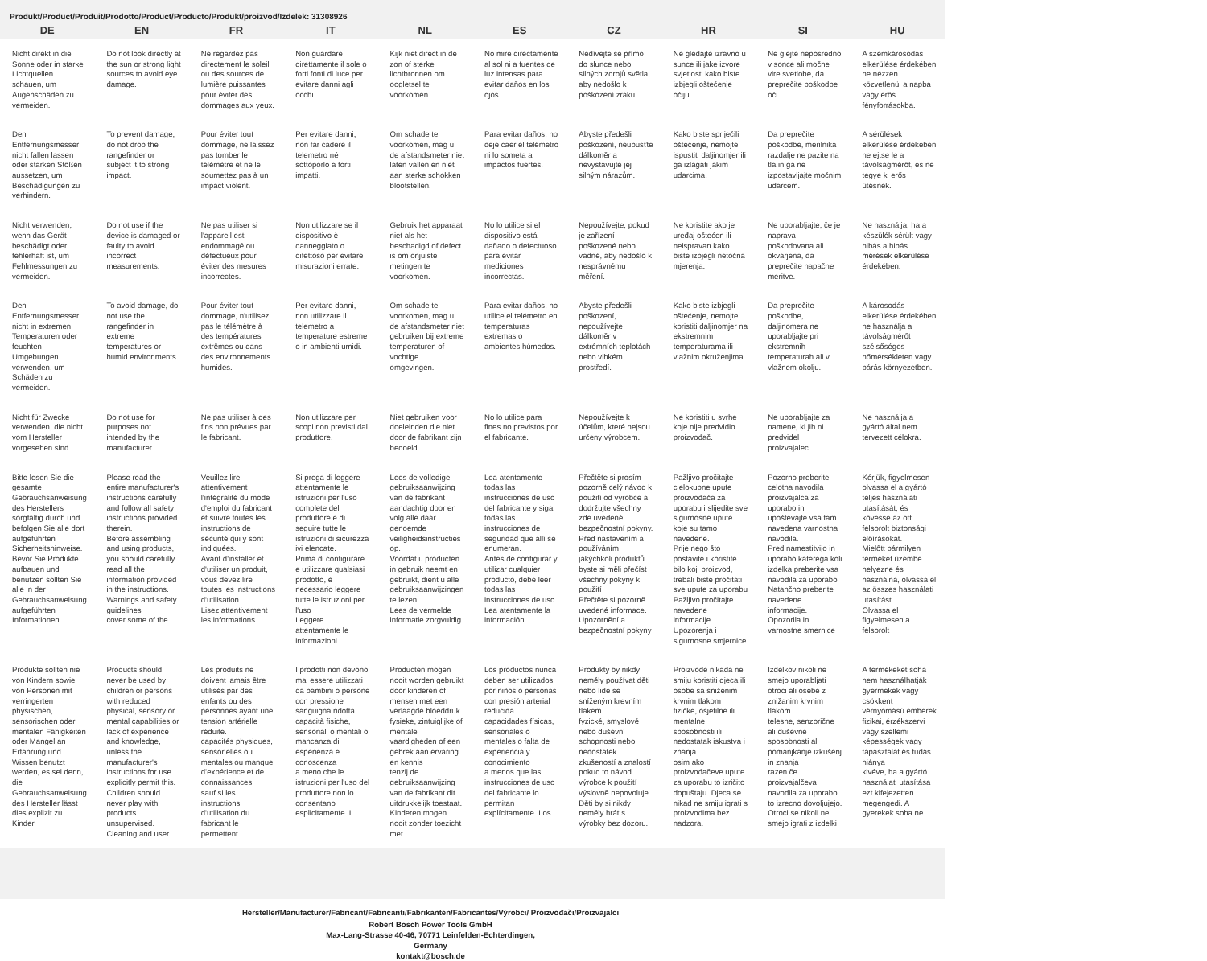Produkt/Product/Produit/Prodotto/Product/Producto/Produkt/proizvod/Izdelek: 31308926
| DE | EN | FR | IT | NL | ES | CZ | HR | SI | HU |
| --- | --- | --- | --- | --- | --- | --- | --- | --- | --- |
| Nicht direkt in die Sonne oder in starke Lichtquellen schauen, um Augenschäden zu vermeiden. | Do not look directly at the sun or strong light sources to avoid eye damage. | Ne regardez pas directement le soleil ou des sources de lumière puissantes pour éviter des dommages aux yeux. | Non guardare direttamente il sole o forti fonti di luce per evitare danni agli occhi. | Kijk niet direct in de zon of sterke lichtbronnen om oogletsel te voorkomen. | No mire directamente al sol ni a fuentes de luz intensas para evitar daños en los ojos. | Nedívejte se přímo do slunce nebo silných zdrojů světla, aby nedošlo k poškození zraku. | Ne gledajte izravno u sunce ili jake izvore svjetlosti kako biste izbjegli oštećenje očiju. | Ne glejte neposredno v sonce ali močne vire svetlobe, da preprečite poškodbe oči. | A szemkárosodás elkerülése érdekében ne nézzen közvetlenül a napba vagy erős fényforrásokba. |
| Den Entfernungsmesser nicht fallen lassen oder starken Stößen aussetzen, um Beschädigungen zu verhindern. | To prevent damage, do not drop the rangefinder or subject it to strong impact. | Pour éviter tout dommage, ne laissez pas tomber le télémètre et ne le soumettez pas à un impact violent. | Per evitare danni, non far cadere il telemetro né sottoporlo a forti impatti. | Om schade te voorkomen, mag u de afstandsmeter niet laten vallen en niet aan sterke schokken blootstellen. | Para evitar daños, no deje caer el telémetro ni lo someta a impactos fuertes. | Abyste předešli poškození, neupusťte dálkoměr a nevystavujte jej silným nárazům. | Kako biste spriječili oštećenje, nemojte ispustiti daljinomjer ili ga izlagati jakim udarcima. | Da preprečite poškodbe, merilnika razdalje ne pazite na tla in ga ne izpostavljajte močnim udarcem. | A sérülések elkerülése érdekében ne ejtse le a távolságmérőt, és ne tegye ki erős ütésnek. |
| Nicht verwenden, wenn das Gerät beschädigt oder fehlerhaft ist, um Fehlmessungen zu vermeiden. | Do not use if the device is damaged or faulty to avoid incorrect measurements. | Ne pas utiliser si l'appareil est endommagé ou défectueux pour éviter des mesures incorrectes. | Non utilizzare se il dispositivo è danneggiato o difettoso per evitare misurazioni errate. | Gebruik het apparaat niet als het beschadigd of defect is om onjuiste metingen te voorkomen. | No lo utilice si el dispositivo está dañado o defectuoso para evitar mediciones incorrectas. | Nepoužívejte, pokud je zařízení poškozené nebo vadné, aby nedošlo k nesprávnému měření. | Ne koristite ako je uređaj oštećen ili neispravan kako biste izbjegli netočna mjerenja. | Ne uporabljajte, če je naprava poškodovana ali okvarjena, da preprečite napačne meritve. | Ne használja, ha a készülék sérült vagy hibás a hibás mérések elkerülése érdekében. |
| Den Entfernungsmesser nicht in extremen Temperaturen oder feuchten Umgebungen verwenden, um Schäden zu vermeiden. | To avoid damage, do not use the rangefinder in extreme temperatures or humid environments. | Pour éviter tout dommage, n'utilisez pas le télémètre à des températures extrêmes ou dans des environnements humides. | Per evitare danni, non utilizzare il telemetro a temperature estreme o in ambienti umidi. | Om schade te voorkomen, mag u de afstandsmeter niet gebruiken bij extreme temperaturen of vochtige omgevingen. | Para evitar daños, no utilice el telémetro en temperaturas extremas o ambientes húmedos. | Abyste předešli poškození, nepoužívejte dálkoměr v extrémních teplotách nebo vlhkém prostředí. | Kako biste izbjegli oštećenje, nemojte koristiti daljinomjer na ekstremnim temperaturama ili vlažnim okruženjima. | Da preprečite poškodbe, daljinomera ne uporabljajte pri ekstremnih temperaturah ali v vlažnem okolju. | A károsodás elkerülése érdekében ne használja a távolságmérőt szélsőséges hőmérsékleten vagy párás környezetben. |
| Nicht für Zwecke verwenden, die nicht vom Hersteller vorgesehen sind. | Do not use for purposes not intended by the manufacturer. | Ne pas utiliser à des fins non prévues par le fabricant. | Non utilizzare per scopi non previsti dal produttore. | Niet gebruiken voor doeleinden die niet door de fabrikant zijn bedoeld. | No lo utilice para fines no previstos por el fabricante. | Nepoužívejte k účelům, které nejsou určeny výrobcem. | Ne koristiti u svrhe koje nije predvidio proizvođač. | Ne uporabljajte za namene, ki jih ni predvidel proizvajalec. | Ne használja a gyártó által nem tervezett célokra. |
| Bitte lesen Sie die gesamte Gebrauchsanweisung des Herstellers sorgfältig durch und befolgen Sie alle dort aufgeführten Sicherheitshinweise. Bevor Sie Produkte aufbauen und benutzen sollten Sie alle in der Gebrauchsanweisung aufgeführten Informationen | Please read the entire manufacturer's instructions carefully and follow all safety instructions provided therein. Before assembling and using products, you should carefully read all the information provided in the instructions. Warnings and safety guidelines cover some of the | Veuillez lire attentivement l'intégralité du mode d'emploi du fabricant et suivre toutes les instructions de sécurité qui y sont indiquées. Avant d'installer et d'utiliser un produit, vous devez lire toutes les instructions d'utilisation Lisez attentivement les informations | Si prega di leggere attentamente le istruzioni per l'uso complete del produttore e di seguire tutte le istruzioni di sicurezza ivi elencate. Prima di configurare e utilizzare qualsiasi prodotto, è necessario leggere tutte le istruzioni per l'uso Leggere attentamente le informazioni | Lees de volledige gebruiksaanwijzing van de fabrikant aandachtig door en volg alle daar genoemde veiligheidsinstructies op. Voordat u producten in gebruik neemt en gebruikt, dient u alle gebruiksaanwijzingen te lezen Lees de vermelde informatie zorgvuldig | Lea atentamente todas las instrucciones de uso del fabricante y siga todas las instrucciones de seguridad que allí se enumeran. Antes de configurar y utilizar cualquier producto, debe leer todas las instrucciones de uso. Lea atentamente la información | Přečtěte si prosím pozorně celý návod k použití od výrobce a dodržujte všechny zde uvedené bezpečnostní pokyny. Před nastavením a používáním jakýchkoli produktů byste si měli přečíst všechny pokyny k použití Přečtěte si pozorně uvedené informace. Upozornění a bezpečnostní pokyny | Pažljivo pročitajte cjelokupne upute proizvođača za uporabu i slijedite sve sigurnosne upute koje su tamo navedene. Prije nego što postavite i koristite bilo koji proizvod, trebali biste pročitati sve upute za uporabu Pažljivo pročitajte navedene informacije. Upozorenja i sigurnosne smjernice | Pozorno preberite celotna navodila proizvajalca za uporabo in upoštevajte vsa tam navedena varnostna navodila. Pred namestitvijo in uporabo katerega koli izdelka preberite vsa navodila za uporabo Natančno preberite navedene informacije. Opozorila in varnostne smernice | Kérjük, figyelmesen olvassa el a gyártó teljes használati utasítását, és kövesse az ott felsorolt biztonsági előírásokat. Mielőtt bármilyen terméket üzembe helyezne és használna, olvassa el az összes használati utasítást Olvassa el figyelmesen a felsorolt |
| Produkte sollten nie von Kindern sowie von Personen mit verringerten physischen, sensorischen oder mentalen Fähigkeiten oder Mangel an Erfahrung und Wissen benutzt werden, es sei denn, die Gebrauchsanweisung des Hersteller lässt dies explizit zu. Kinder | Products should never be used by children or persons with reduced physical, sensory or mental capabilities or lack of experience and knowledge, unless the manufacturer's instructions for use explicitly permit this. Children should never play with products unsupervised. Cleaning and user | Les produits ne doivent jamais être utilisés par des enfants ou des personnes ayant une tension artérielle réduite. capacités physiques, sensorielles ou mentales ou manque d’expérience et de connaissances sauf si les instructions d'utilisation du fabricant le permettent | I prodotti non devono mai essere utilizzati da bambini o persone con pressione sanguigna ridotta capacità fisiche, sensoriali o mentali o mancanza di esperienza e conoscenza a meno che le istruzioni per l'uso del produttore non lo consentano esplicitamente. I | Producten mogen nooit worden gebruikt door kinderen of mensen met een verlaagde bloeddruk fysieke, zintuiglijke of mentale vaardigheden of een gebrek aan ervaring en kennis tenzij de gebruiksaanwijzing van de fabrikant dit uitdrukkelijk toestaat. Kinderen mogen nooit zonder toezicht met | Los productos nunca deben ser utilizados por niños o personas con presión arterial reducida. capacidades físicas, sensoriales o mentales o falta de experiencia y conocimiento a menos que las instrucciones de uso del fabricante lo permitan explícitamente. Los | Produkty by nikdy neměly používat děti nebo lidé se sníženým krevním tlakem fyzické, smyslové nebo duševní schopnosti nebo nedostatek zkušeností a znalostí pokud to návod výrobce k použití výslovně nepovoluje. Děti by si nikdy neměly hrát s výrobky bez dozoru. | Proizvode nikada ne smiju koristiti djeca ili osobe sa sniženim krvnim tlakom fizičke, osjetilne ili mentalne sposobnosti ili nedostatak iskustva i znanja osim ako proizvođačeve upute za uporabu to izričito dopuštaju. Djeca se nikad ne smiju igrati s proizvodima bez nadzora. | Izdelkov nikoli ne smejo uporabljati otroci ali osebe z znižanim krvnim tlakom telesne, senzorične ali duševne sposobnosti ali pomanjkanje izkušenj in znanja razen če proizvajalčeva navodila za uporabo to izrecno dovoljujejo. Otroci se nikoli ne smejo igrati z izdelki | A termékeket soha nem használhatják gyermekek vagy csökkent vérnyomású emberek fizikai, érzékszervi vagy szellemi képességek vagy tapasztalat és tudás hiánya kivéve, ha a gyártó használati utasítása ezt kifejezetten megengedi. A gyerekek soha ne |
Hersteller/Manufacturer/Fabricant/Fabricanti/Fabrikanten/Fabricantes/Výrobci/ Proizvođači/Proizvajalci
Robert Bosch Power Tools GmbH
Max-Lang-Strasse 40-46, 70771 Leinfelden-Echterdingen,
Germany
kontakt@bosch.de